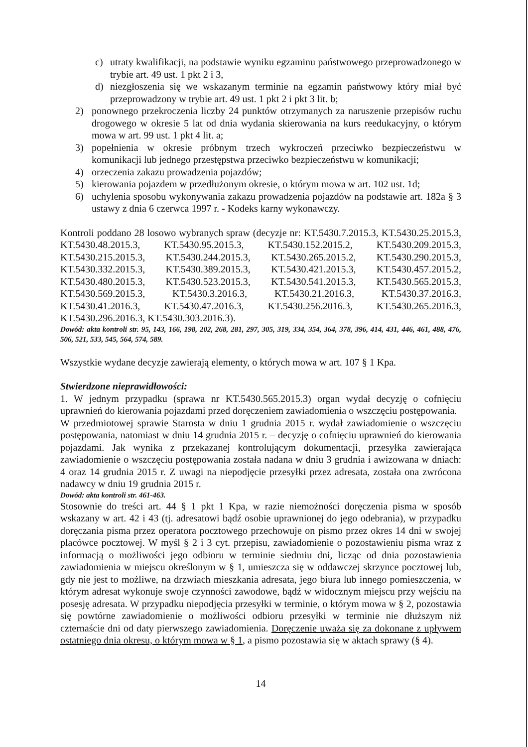c) utraty kwalifikacji, na podstawie wyniku egzaminu państwowego przeprowadzonego w trybie art. 49 ust. 1 pkt 2 i 3,
d) niezgłoszenia się we wskazanym terminie na egzamin państwowy który miał być przeprowadzony w trybie art. 49 ust. 1 pkt 2 i pkt 3 lit. b;
2) ponownego przekroczenia liczby 24 punktów otrzymanych za naruszenie przepisów ruchu drogowego w okresie 5 lat od dnia wydania skierowania na kurs reedukacyjny, o którym mowa w art. 99 ust. 1 pkt 4 lit. a;
3) popełnienia w okresie próbnym trzech wykroczeń przeciwko bezpieczeństwu w komunikacji lub jednego przestępstwa przeciwko bezpieczeństwu w komunikacji;
4) orzeczenia zakazu prowadzenia pojazdów;
5) kierowania pojazdem w przedłużonym okresie, o którym mowa w art. 102 ust. 1d;
6) uchylenia sposobu wykonywania zakazu prowadzenia pojazdów na podstawie art. 182a § 3 ustawy z dnia 6 czerwca 1997 r. - Kodeks karny wykonawczy.
Kontroli poddano 28 losowo wybranych spraw (decyzje nr: KT.5430.7.2015.3, KT.5430.25.2015.3, KT.5430.48.2015.3, KT.5430.95.2015.3, KT.5430.152.2015.2, KT.5430.209.2015.3, KT.5430.215.2015.3, KT.5430.244.2015.3, KT.5430.265.2015.2, KT.5430.290.2015.3, KT.5430.332.2015.3, KT.5430.389.2015.3, KT.5430.421.2015.3, KT.5430.457.2015.2, KT.5430.480.2015.3, KT.5430.523.2015.3, KT.5430.541.2015.3, KT.5430.565.2015.3, KT.5430.569.2015.3, KT.5430.3.2016.3, KT.5430.21.2016.3, KT.5430.37.2016.3, KT.5430.41.2016.3, KT.5430.47.2016.3, KT.5430.256.2016.3, KT.5430.265.2016.3, KT.5430.296.2016.3, KT.5430.303.2016.3).
Dowód: akta kontroli str. 95, 143, 166, 198, 202, 268, 281, 297, 305, 319, 334, 354, 364, 378, 396, 414, 431, 446, 461, 488, 476, 506, 521, 533, 545, 564, 574, 589.
Wszystkie wydane decyzje zawierają elementy, o których mowa w art. 107 § 1 Kpa.
Stwierdzone nieprawidłowości:
1. W jednym przypadku (sprawa nr KT.5430.565.2015.3) organ wydał decyzję o cofnięciu uprawnień do kierowania pojazdami przed doręczeniem zawiadomienia o wszczęciu postępowania.
W przedmiotowej sprawie Starosta w dniu 1 grudnia 2015 r. wydał zawiadomienie o wszczęciu postępowania, natomiast w dniu 14 grudnia 2015 r. – decyzję o cofnięciu uprawnień do kierowania pojazdami. Jak wynika z przekazanej kontrolującym dokumentacji, przesyłka zawierająca zawiadomienie o wszczęciu postępowania została nadana w dniu 3 grudnia i awizowana w dniach: 4 oraz 14 grudnia 2015 r. Z uwagi na niepodjęcie przesyłki przez adresata, została ona zwrócona nadawcy w dniu 19 grudnia 2015 r.
Dowód: akta kontroli str. 461-463.
Stosownie do treści art. 44 § 1 pkt 1 Kpa, w razie niemożności doręczenia pisma w sposób wskazany w art. 42 i 43 (tj. adresatowi bądź osobie uprawnionej do jego odebrania), w przypadku doręczania pisma przez operatora pocztowego przechowuje on pismo przez okres 14 dni w swojej placówce pocztowej. W myśl § 2 i 3 cyt. przepisu, zawiadomienie o pozostawieniu pisma wraz z informacją o możliwości jego odbioru w terminie siedmiu dni, licząc od dnia pozostawienia zawiadomienia w miejscu określonym w § 1, umieszcza się w oddawczej skrzynce pocztowej lub, gdy nie jest to możliwe, na drzwiach mieszkania adresata, jego biura lub innego pomieszczenia, w którym adresat wykonuje swoje czynności zawodowe, bądź w widocznym miejscu przy wejściu na posesję adresata. W przypadku niepodjęcia przesyłki w terminie, o którym mowa w § 2, pozostawia się powtórne zawiadomienie o możliwości odbioru przesyłki w terminie nie dłuższym niż czternaście dni od daty pierwszego zawiadomienia. Doręczenie uważa się za dokonane z upływem ostatniego dnia okresu, o którym mowa w § 1, a pismo pozostawia się w aktach sprawy (§ 4).
14